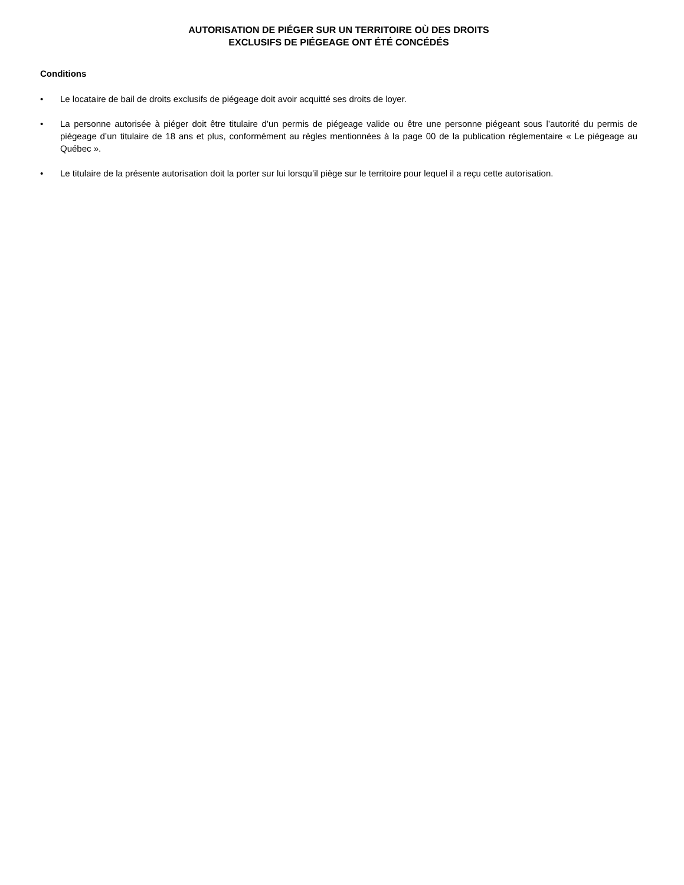AUTORISATION DE PIÉGER SUR UN TERRITOIRE OÙ DES DROITS
EXCLUSIFS DE PIÉGEAGE ONT ÉTÉ CONCÉDÉS
Conditions
• Le locataire de bail de droits exclusifs de piégeage doit avoir acquitté ses droits de loyer.
• La personne autorisée à piéger doit être titulaire d’un permis de piégeage valide ou être une personne piégeant sous l’autorité du permis de piégeage d’un titulaire de 18 ans et plus, conformément au règles mentionnées à la page 00 de la publication réglementaire « Le piégeage au Québec ».
• Le titulaire de la présente autorisation doit la porter sur lui lorsqu’il piège sur le territoire pour lequel il a reçu cette autorisation.